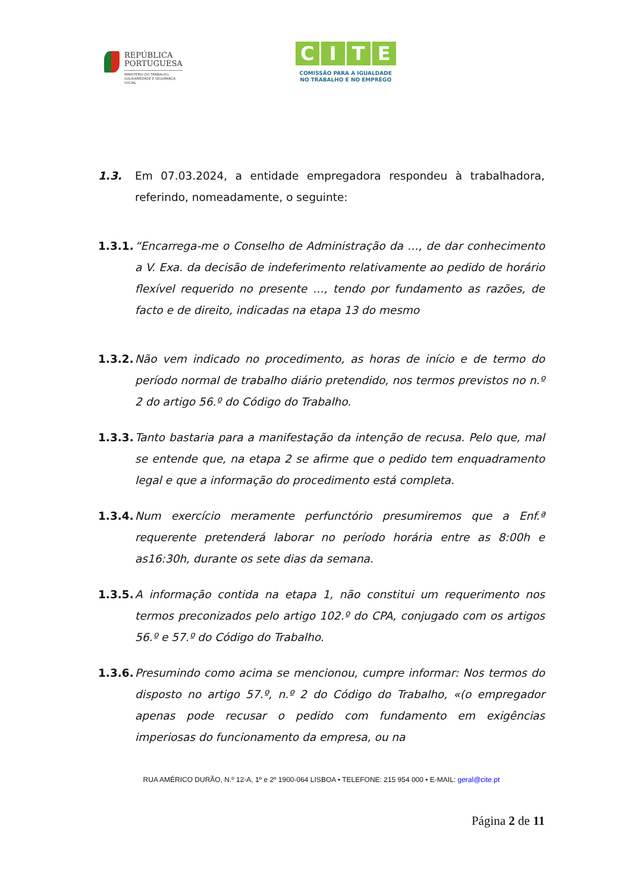REPÚBLICA
PORTUGUESA
MINISTÉRIO DO TRABALHO,
SOLIDARIEDADE E SEGURANÇA
SOCIAL
CITE
COMISSÃO PARA A IGUALDADE
NO TRABALHO E NO EMPREGO
1.3. Em 07.03.2024, a entidade empregadora respondeu à trabalhadora, referindo, nomeadamente, o seguinte:
1.3.1.
“Encarrega-me o Conselho de Administração da …, de dar conhecimento a V. Exa. da decisão de indeferimento relativamente ao pedido de horário flexível requerido no presente …, tendo por fundamento as razões, de facto e de direito, indicadas na etapa 13 do mesmo
1.3.2.
Não vem indicado no procedimento, as horas de início e de termo do período normal de trabalho diário pretendido, nos termos previstos no n.º 2 do artigo 56.º do Código do Trabalho.
1.3.3.
Tanto bastaria para a manifestação da intenção de recusa. Pelo que, mal se entende que, na etapa 2 se afirme que o pedido tem enquadramento legal e que a informação do procedimento está completa.
1.3.4.
Num exercício meramente perfunctório presumiremos que a Enf.ª requerente pretenderá laborar no período horária entre as 8:00h e as16:30h, durante os sete dias da semana.
1.3.5.
A informação contida na etapa 1, não constitui um requerimento nos termos preconizados pelo artigo 102.º do CPA, conjugado com os artigos 56.º e 57.º do Código do Trabalho.
1.3.6.
Presumindo como acima se mencionou, cumpre informar: Nos termos do disposto no artigo 57.º, n.º 2 do Código do Trabalho, «(o empregador apenas pode recusar o pedido com fundamento em exigências imperiosas do funcionamento da empresa, ou na
RUA AMÉRICO DURÃO, N.º 12-A, 1º e 2º 1900-064 LISBOA • TELEFONE: 215 954 000 • E-MAIL: geral@cite.pt
Página 2 de 11